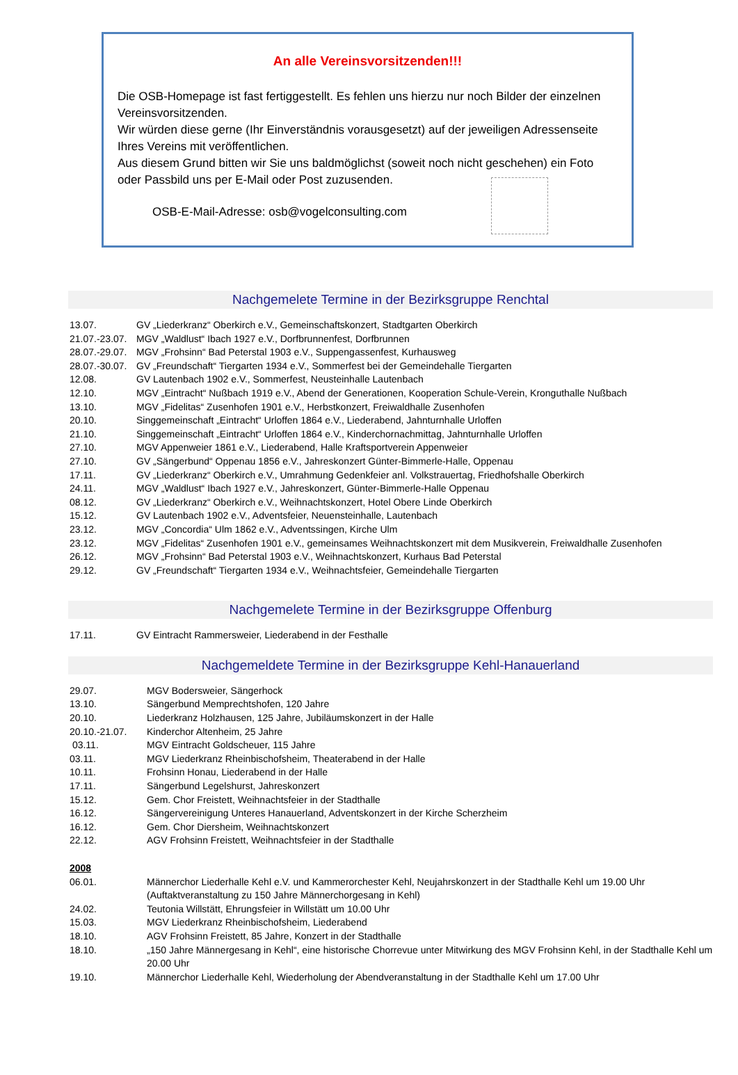An alle Vereinsvorsitzenden!!!
Die OSB-Homepage ist fast fertiggestellt. Es fehlen uns hierzu nur noch Bilder der einzelnen Vereinsvorsitzenden.
Wir würden diese gerne (Ihr Einverständnis vorausgesetzt) auf der jeweiligen Adressenseite Ihres Vereins mit veröffentlichen.
Aus diesem Grund bitten wir Sie uns baldmöglichst (soweit noch nicht geschehen) ein Foto oder Passbild uns per E-Mail oder Post zuzusenden.
OSB-E-Mail-Adresse: osb@vogelconsulting.com
Nachgemelete Termine in der Bezirksgruppe Renchtal
13.07. GV „Liederkranz“ Oberkirch e.V., Gemeinschaftskonzert, Stadtgarten Oberkirch
21.07.-23.07. MGV „Waldlust“ Ibach 1927 e.V., Dorfbrunnenfest, Dorfbrunnen
28.07.-29.07. MGV „Frohsinn“ Bad Peterstal 1903 e.V., Suppengassenfest, Kurhausweg
28.07.-30.07. GV „Freundschaft“ Tiergarten 1934 e.V., Sommerfest bei der Gemeindehalle Tiergarten
12.08. GV Lautenbach 1902 e.V., Sommerfest, Neusteinhalle Lautenbach
12.10. MGV „Eintracht“ Nußbach 1919 e.V., Abend der Generationen, Kooperation Schule-Verein, Kronguthalle Nußbach
13.10. MGV „Fidelitas“ Zusenhofen 1901 e.V., Herbstkonzert, Freiwaldhalle Zusenhofen
20.10. Singgemeinschaft „Eintracht“ Urloffen 1864 e.V., Liederabend, Jahnturnhalle Urloffen
21.10. Singgemeinschaft „Eintracht“ Urloffen 1864 e.V., Kinderchornachmittag, Jahnturnhalle Urloffen
27.10. MGV Appenweier 1861 e.V., Liederabend, Halle Kraftsportverein Appenweier
27.10. GV „Sängerbund“ Oppenau 1856 e.V., Jahreskonzert Günter-Bimmerle-Halle, Oppenau
17.11. GV „Liederkranz“ Oberkirch e.V., Umrahmung Gedenkfeier anl. Volkstrauertag, Friedhofshalle Oberkirch
24.11. MGV „Waldlust“ Ibach 1927 e.V., Jahreskonzert, Günter-Bimmerle-Halle Oppenau
08.12. GV „Liederkranz“ Oberkirch e.V., Weihnachtskonzert, Hotel Obere Linde Oberkirch
15.12. GV Lautenbach 1902 e.V., Adventsfeier, Neuensteinhalle, Lautenbach
23.12. MGV „Concordia“ Ulm 1862 e.V., Adventssingen, Kirche Ulm
23.12. MGV „Fidelitas“ Zusenhofen 1901 e.V., gemeinsames Weihnachtskonzert mit dem Musikverein, Freiwaldhalle Zusenhofen
26.12. MGV „Frohsinn“ Bad Peterstal 1903 e.V., Weihnachtskonzert, Kurhaus Bad Peterstal
29.12. GV „Freundschaft“ Tiergarten 1934 e.V., Weihnachtsfeier, Gemeindehalle Tiergarten
Nachgemelete Termine in der Bezirksgruppe Offenburg
17.11. GV Eintracht Rammersweier, Liederabend in der Festhalle
Nachgemeldete Termine in der Bezirksgruppe Kehl-Hanauerland
29.07. MGV Bodersweier, Sängerhock
13.10. Sängerbund Memprechtshofen, 120 Jahre
20.10. Liederkranz Holzhausen, 125 Jahre, Jubiläumskonzert in der Halle
20.10.-21.07. Kinderchor Altenheim, 25 Jahre
03.11. MGV Eintracht Goldscheuer, 115 Jahre
03.11. MGV Liederkranz Rheinbischofsheim, Theaterabend in der Halle
10.11. Frohsinn Honau, Liederabend in der Halle
17.11. Sängerbund Legelshurst, Jahreskonzert
15.12. Gem. Chor Freistett, Weihnachtsfeier in der Stadthalle
16.12. Sängervereinigung Unteres Hanauerland, Adventskonzert in der Kirche Scherzheim
16.12. Gem. Chor Diersheim, Weihnachtskonzert
22.12. AGV Frohsinn Freistett, Weihnachtsfeier in der Stadthalle
2008
06.01. Männerchor Liederhalle Kehl e.V. und Kammerorchester Kehl, Neujahrskonzert in der Stadthalle Kehl um 19.00 Uhr (Auftaktveranstaltung zu 150 Jahre Männerchorgesang in Kehl)
24.02. Teutonia Willstätt, Ehrungsfeier in Willstätt um 10.00 Uhr
15.03. MGV Liederkranz Rheinbischofsheim, Liederabend
18.10. AGV Frohsinn Freistett, 85 Jahre, Konzert in der Stadthalle
18.10. „150 Jahre Männergesang in Kehl“, eine historische Chorrevue unter Mitwirkung des MGV Frohsinn Kehl, in der Stadthalle Kehl um 20.00 Uhr
19.10. Männerchor Liederhalle Kehl, Wiederholung der Abendveranstaltung in der Stadthalle Kehl um 17.00 Uhr